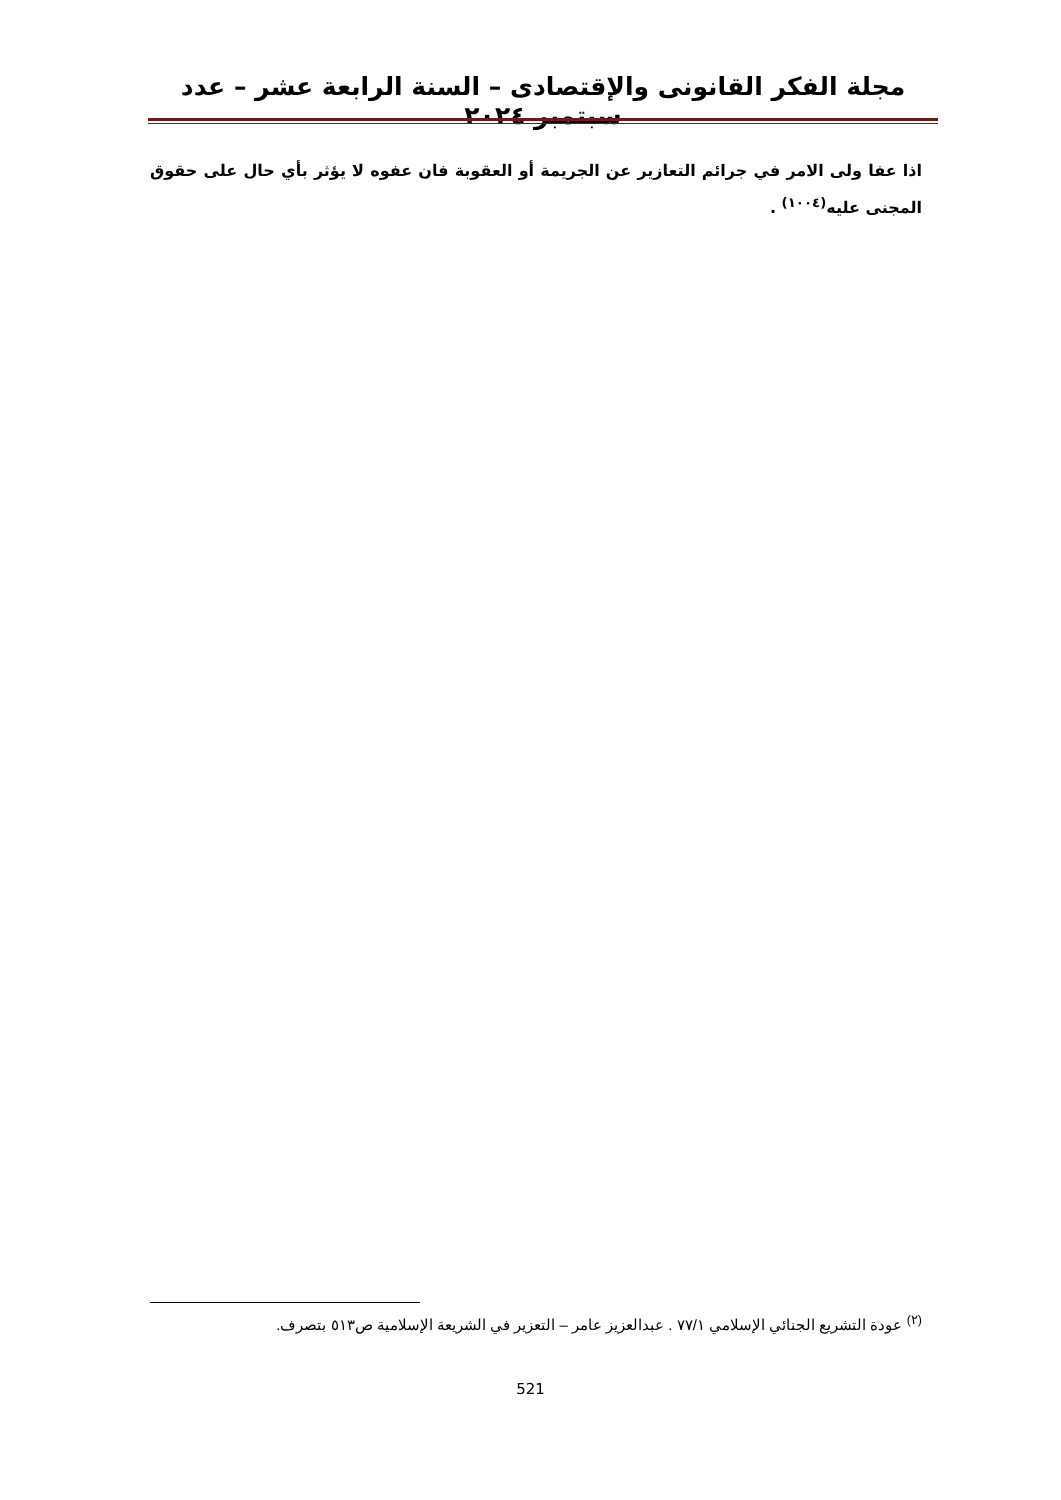مجلة الفكر القانونى والإقتصادى – السنة الرابعة عشر – عدد سبتمبر ٢٠٢٤
اذا عفا ولى الامر في جرائم التعازير عن الجريمة أو العقوبة فان عفوه لا يؤثر بأي حال على حقوق المجنى عليه<sup>(١٠٠٤)</sup> .
<sup>(٢)</sup> عودة التشريع الجنائي الإسلامي ٧٧/١ . عبدالعزيز عامر – التعزير في الشريعة الإسلامية ص٥١٣ بتصرف.
521